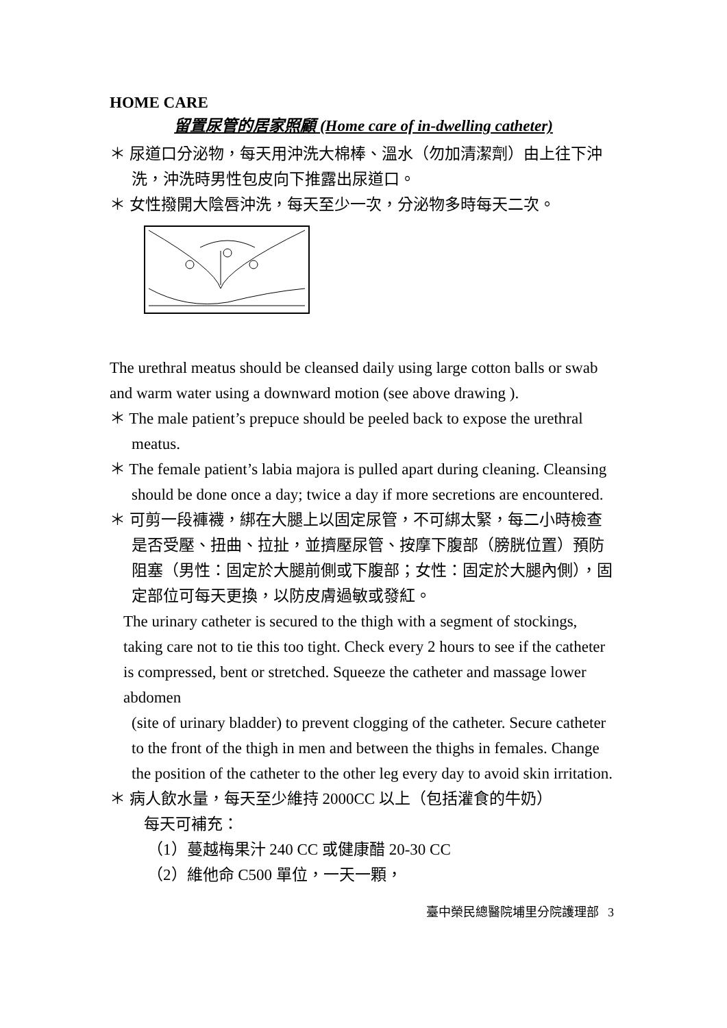HOME CARE
留置尿管的居家照顧 (Home care of in-dwelling catheter)
＊ 尿道口分泌物，每天用沖洗大棉棒、溫水（勿加清潔劑）由上往下沖洗，沖洗時男性包皮向下推露出尿道口。
＊ 女性撥開大陰唇沖洗，每天至少一次，分泌物多時每天二次。
The urethral meatus should be cleansed daily using large cotton balls or swab and warm water using a downward motion (see above drawing ).
＊ The male patient’s prepuce should be peeled back to expose the urethral meatus.
＊ The female patient’s labia majora is pulled apart during cleaning. Cleansing should be done once a day; twice a day if more secretions are encountered.
＊ 可剪一段褲襪，綁在大腿上以固定尿管，不可綁太緊，每二小時檢查是否受壓、扭曲、拉扯，並擠壓尿管、按摩下腹部（膀胱位置）預防阻塞（男性：固定於大腿前側或下腹部；女性：固定於大腿內側），固定部位可每天更換，以防皮膚過敏或發紅。
The urinary catheter is secured to the thigh with a segment of stockings, taking care not to tie this too tight. Check every 2 hours to see if the catheter is compressed, bent or stretched. Squeeze the catheter and massage lower abdomen
(site of urinary bladder) to prevent clogging of the catheter. Secure catheter to the front of the thigh in men and between the thighs in females. Change the position of the catheter to the other leg every day to avoid skin irritation.
＊ 病人飲水量，每天至少維持 2000CC 以上（包括灌食的牛奶）
每天可補充：
（1）蔓越梅果汁 240 CC 或健康醋 20-30 CC
（2）維他命 C500 單位，一天一顆，
臺中榮民總醫院埔里分院護理部 3